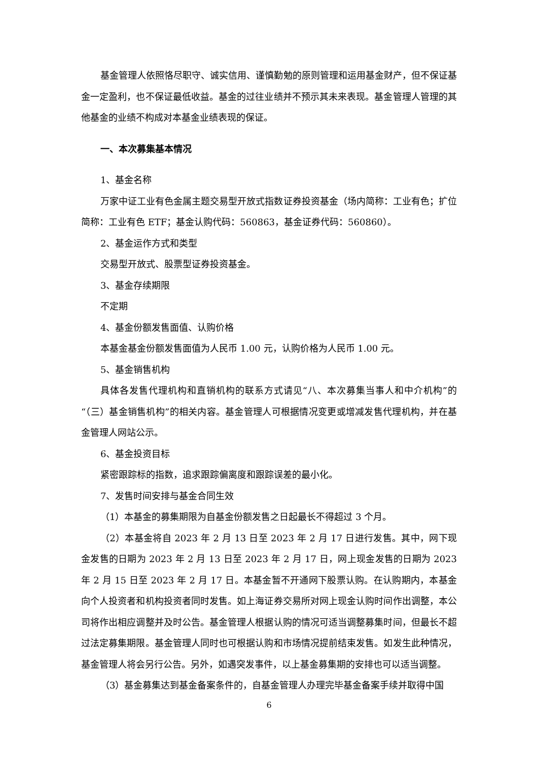基金管理人依照恪尽职守、诚实信用、谨慎勤勉的原则管理和运用基金财产，但不保证基金一定盈利，也不保证最低收益。基金的过往业绩并不预示其未来表现。基金管理人管理的其他基金的业绩不构成对本基金业绩表现的保证。
一、本次募集基本情况
1、基金名称
万家中证工业有色金属主题交易型开放式指数证券投资基金（场内简称：工业有色；扩位简称：工业有色 ETF；基金认购代码：560863，基金证券代码：560860）。
2、基金运作方式和类型
交易型开放式、股票型证券投资基金。
3、基金存续期限
不定期
4、基金份额发售面值、认购价格
本基金基金份额发售面值为人民币 1.00 元，认购价格为人民币 1.00 元。
5、基金销售机构
具体各发售代理机构和直销机构的联系方式请见“八、本次募集当事人和中介机构”的“（三）基金销售机构”的相关内容。基金管理人可根据情况变更或增减发售代理机构，并在基金管理人网站公示。
6、基金投资目标
紧密跟踪标的指数，追求跟踪偏离度和跟踪误差的最小化。
7、发售时间安排与基金合同生效
（1）本基金的募集期限为自基金份额发售之日起最长不得超过 3 个月。
（2）本基金将自 2023 年 2 月 13 日至 2023 年 2 月 17 日进行发售。其中，网下现金发售的日期为 2023 年 2 月 13 日至 2023 年 2 月 17 日，网上现金发售的日期为 2023 年 2 月 15 日至 2023 年 2 月 17 日。本基金暂不开通网下股票认购。在认购期内，本基金向个人投资者和机构投资者同时发售。如上海证券交易所对网上现金认购时间作出调整，本公司将作出相应调整并及时公告。基金管理人根据认购的情况可适当调整募集时间，但最长不超过法定募集期限。基金管理人同时也可根据认购和市场情况提前结束发售。如发生此种情况，基金管理人将会另行公告。另外，如遇突发事件，以上基金募集期的安排也可以适当调整。
（3）基金募集达到基金备案条件的，自基金管理人办理完毕基金备案手续并取得中国
6